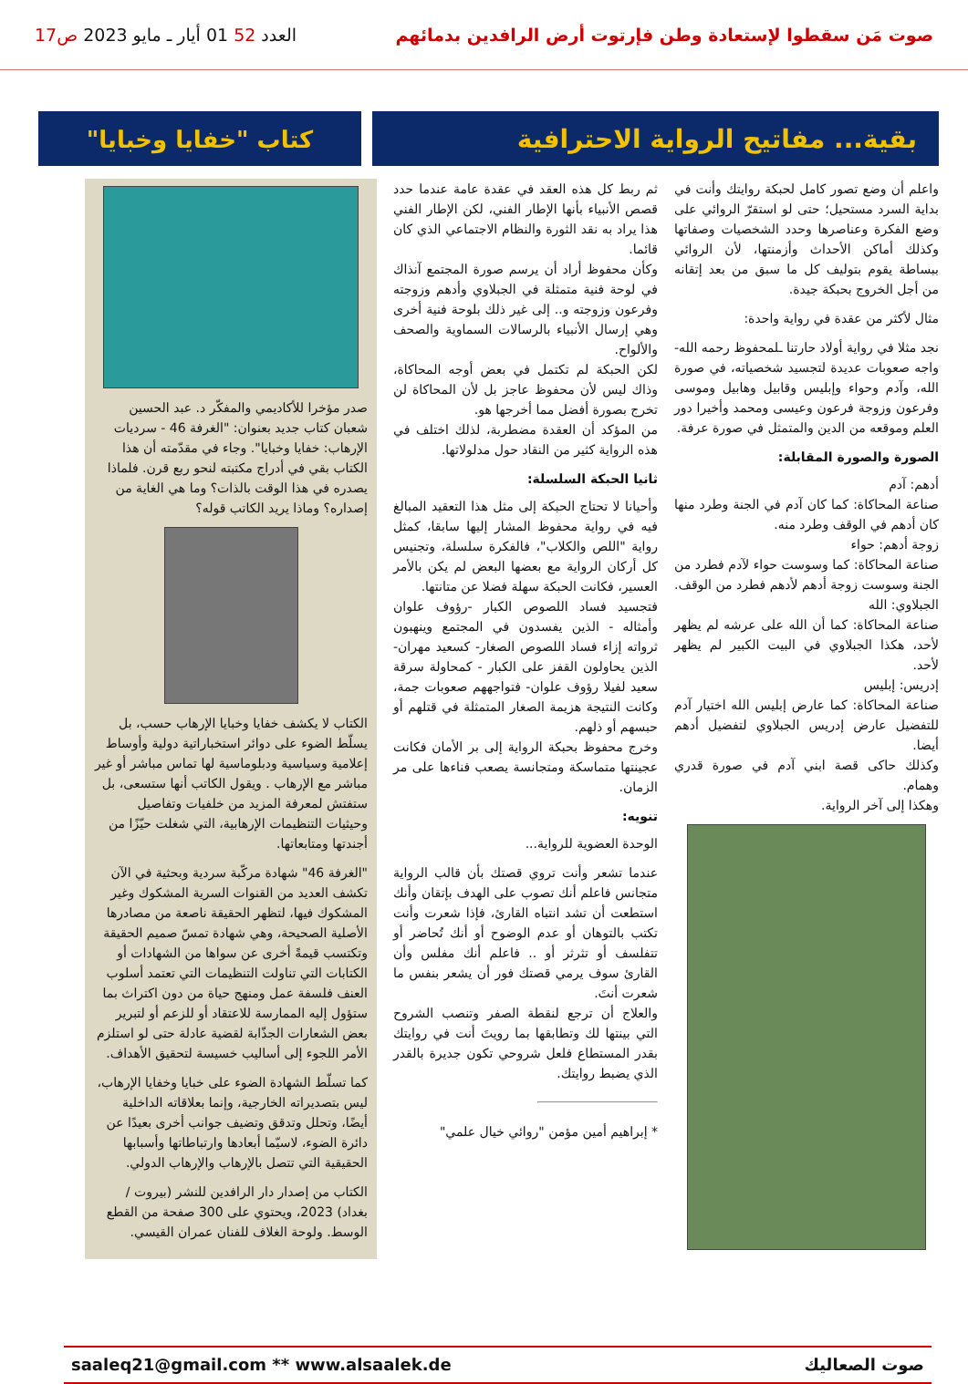صوت مَن سقطوا لإستعادة وطن فإرتوت أرض الرافدين بدمائهم
العدد 52 01 أيار ـ مايو 2023 ص17
بقية... مفاتيح الرواية الاحترافية
كتاب "خفايا وخبايا"
واعلم أن وضع تصور كامل لحبكة روايتك وأنت في بداية السرد مستحيل؛ حتى لو استقرّ الروائي على وضع الفكرة وعناصرها وحدد الشخصيات وصفاتها وكذلك أماكن الأحداث وأزمنتها، لأن الروائي ببساطة يقوم بتوليف كل ما سبق من بعد إتقانه من أجل الخروج بحبكة جيدة.
مثال لأكثر من عقدة في رواية واحدة:
نجد مثلا في رواية أولاد حارتنا ـلمحفوظ رحمه الله- واجه صعوبات عديدة لتجسيد شخصياته، في صورة الله، وآدم وحواء وإبليس وقابيل وهابيل وموسى وفرعون وزوجة فرعون وعيسى ومحمد وأخيرا دور العلم وموقعه من الدين والمتمثل في صورة عرفة.
الصورة والصورة المقابلة:
أدهم: آدم
صناعة المحاكاة: كما كان آدم في الجنة وطرد منها كان أدهم في الوقف وطرد منه.
زوجة أدهم: حواء
صناعة المحاكاة: كما وسوست حواء لآدم فطرد من الجنة وسوست زوجة أدهم لأدهم فطرد من الوقف.
الجبلاوي: الله
صناعة المحاكاة: كما أن الله على عرشه لم يظهر لأحد، هكذا الجبلاوي في البيت الكبير لم يظهر لأحد.
إدريس: إبليس
صناعة المحاكاة: كما عارض إبليس الله اختيار آدم للتفضيل عارض إدريس الجبلاوي لتفضيل أدهم أيضا.
وكذلك حاكى قصة ابني آدم في صورة قدري وهمام.
وهكذا إلى آخر الرواية.
ثم ربط كل هذه العقد في عقدة عامة عندما حدد قصص الأنبياء بأنها الإطار الفني، لكن الإطار الفني هذا يراد به نقد الثورة والنظام الاجتماعي الذي كان قائما.
وكأن محفوظ أراد أن يرسم صورة المجتمع آنذاك في لوحة فنية متمثلة في الجبلاوي وأدهم وزوجته وفرعون وزوجته و.. إلى غير ذلك بلوحة فنية أخرى وهي إرسال الأنبياء بالرسالات السماوية والصحف والألواح.
لكن الحبكة لم تكتمل في بعض أوجه المحاكاة، وذاك ليس لأن محفوظ عاجز بل لأن المحاكاة لن تخرج بصورة أفضل مما أخرجها هو.
من المؤكد أن العقدة مضطربة، لذلك اختلف في هذه الرواية كثير من النقاد حول مدلولاتها.
ثانيا الحبكة السلسلة:
وأحيانا لا تحتاج الحبكة إلى مثل هذا التعقيد المبالغ فيه في رواية محفوظ المشار إليها سابقا، كمثل رواية "اللص والكلاب"، فالفكرة سلسلة، وتجنيس كل أركان الرواية مع بعضها البعض لم يكن بالأمر العسير، فكانت الحبكة سهلة فضلا عن متانتها.
فتجسيد فساد اللصوص الكبار -رؤوف علوان وأمثاله - الذين يفسدون في المجتمع وينهبون ثرواته إزاء فساد اللصوص الصغار- كسعيد مهران- الذين يحاولون القفز على الكبار - كمحاولة سرقة سعيد لفيلا رؤوف علوان- فتواجههم صعوبات جمة، وكانت النتيجة هزيمة الصغار المتمثلة في قتلهم أو حبسهم أو ذلهم.
وخرج محفوظ بحبكة الرواية إلى بر الأمان فكانت عجينتها متماسكة ومتجانسة يصعب فناءها على مر الزمان.
تنويه:
الوحدة العضوية للرواية...
عندما تشعر وأنت تروي قصتك بأن قالب الرواية متجانس فاعلم أنك تصوب على الهدف بإتقان وأنك استطعت أن تشد انتباه القارئ، فإذا شعرت وأنت تكتب بالتوهان أو عدم الوضوح أو أنك تُحاضر أو تتفلسف أو تثرثر أو .. فاعلم أنك مفلس وأن القارئ سوف يرمي قصتك فور أن يشعر بنفس ما شعرت أنتَ.
والعلاج أن ترجع لنقطة الصفر وتنصب الشروح التي بينتها لك وتطابقها بما رويتَ أنت في روايتك بقدر المستطاع فلعل شروحي تكون جديرة بالقدر الذي يضبط روايتك.
* إبراهيم أمين مؤمن "روائي خيال علمي"
صدر مؤخرا للأكاديمي والمفكّر د. عبد الحسين شعبان كتاب جديد بعنوان: "الغرفة 46 - سرديات الإرهاب: خفايا وخبايا". وجاء في مقدّمته أن هذا الكتاب بقي في أدراج مكتبته لنحو ربع قرن. فلماذا يصدره في هذا الوقت بالذات؟ وما هي الغاية من إصداره؟ وماذا يريد الكاتب قوله؟
الكتاب لا يكشف خفايا وخبايا الإرهاب حسب، بل يسلّط الضوء على دوائر استخباراتية دولية وأوساط إعلامية وسياسية ودبلوماسية لها تماس مباشر أو غير مباشر مع الإرهاب . ويقول الكاتب أنها ستسعى، بل ستفتش لمعرفة المزيد من خلفيات وتفاصيل وحيثيات التنظيمات الإرهابية، التي شغلت حيّزًا من أجندتها ومتابعاتها.
"الغرفة 46" شهادة مركّبة سردية وبحثية في الآن تكشف العديد من القنوات السرية المشكوك وغير المشكوك فيها، لتظهر الحقيقة ناصعة من مصادرها الأصلية الصحيحة، وهي شهادة تمسّ صميم الحقيقة وتكتسب قيمةً أخرى عن سواها من الشهادات أو الكتابات التي تناولت التنظيمات التي تعتمد أسلوب العنف فلسفة عمل ومنهج حياة من دون اكتراث بما ستؤول إليه الممارسة للاعتقاد أو للزعم أو لتبرير بعض الشعارات الجذّابة لقضية عادلة حتى لو استلزم الأمر اللجوء إلى أساليب خسيسة لتحقيق الأهداف.
كما تسلّط الشهادة الضوء على خبايا وخفايا الإرهاب، ليس بتصديراته الخارجية، وإنما بعلاقاته الداخلية أيضًا، وتحلل وتدقق وتضيف جوانب أخرى بعيدًا عن دائرة الضوء، لاسيّما أبعادها وارتباطاتها وأسبابها الحقيقية التي تتصل بالإرهاب والإرهاب الدولي.
الكتاب من إصدار دار الرافدين للنشر (بيروت / بغداد) 2023، ويحتوي على 300 صفحة من القطع الوسط. ولوحة الغلاف للفنان عمران القيسي.
صوت الصعاليك saaleq21@gmail.com ** www.alsaalek.de